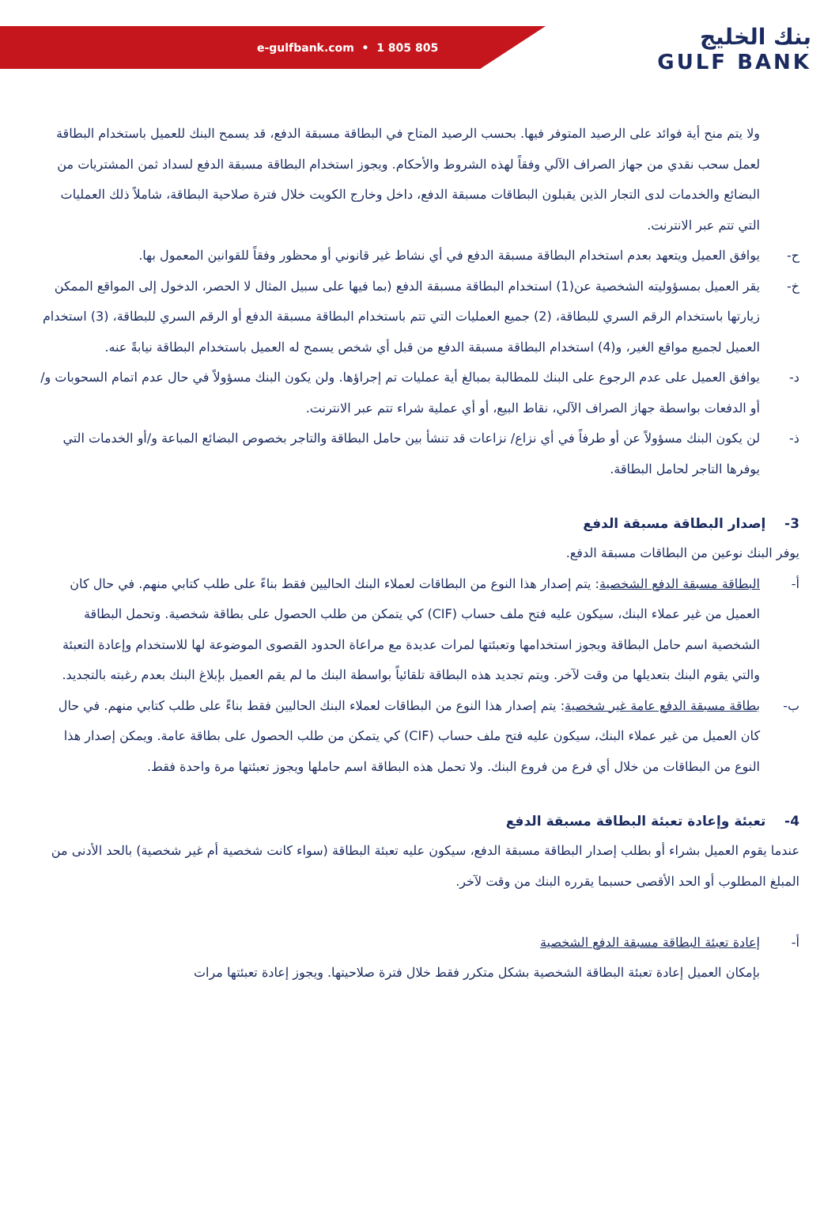e-gulfbank.com • 1 805 805
بنك الخليج
GULF BANK
ولا يتم منح أية فوائد على الرصيد المتوفر فيها. بحسب الرصيد المتاح في البطاقة مسبقة الدفع، قد يسمح البنك للعميل باستخدام البطاقة لعمل سحب نقدي من جهاز الصراف الآلي وفقاً لهذه الشروط والأحكام. ويجوز استخدام البطاقة مسبقة الدفع لسداد ثمن المشتريات من البضائع والخدمات لدى التجار الذين يقبلون البطاقات مسبقة الدفع، داخل وخارج الكويت خلال فترة صلاحية البطاقة، شاملاً ذلك العمليات التي تتم عبر الانترنت.
ح- يوافق العميل ويتعهد بعدم استخدام البطاقة مسبقة الدفع في أي نشاط غير قانوني أو محظور وفقاً للقوانين المعمول بها.
خ- يقر العميل بمسؤوليته الشخصية عن(1) استخدام البطاقة مسبقة الدفع (بما فيها على سبيل المثال لا الحصر، الدخول إلى المواقع الممكن زيارتها باستخدام الرقم السري للبطاقة، (2) جميع العمليات التي تتم باستخدام البطاقة مسبقة الدفع أو الرقم السري للبطاقة، (3) استخدام العميل لجميع مواقع الغير، و(4) استخدام البطاقة مسبقة الدفع من قبل أي شخص يسمح له العميل باستخدام البطاقة نيابةً عنه.
د- يوافق العميل على عدم الرجوع على البنك للمطالبة بمبالغ أية عمليات تم إجراؤها. ولن يكون البنك مسؤولاً في حال عدم اتمام السحوبات و/أو الدفعات بواسطة جهاز الصراف الآلي، نقاط البيع، أو أي عملية شراء تتم عبر الانترنت.
ذ- لن يكون البنك مسؤولاً عن أو طرفاً في أي نزاع/ نزاعات قد تنشأ بين حامل البطاقة والتاجر بخصوص البضائع المباعة و/أو الخدمات التي يوفرها التاجر لحامل البطاقة.
3- إصدار البطاقة مسبقة الدفع
يوفر البنك نوعين من البطاقات مسبقة الدفع.
أ- البطاقة مسبقة الدفع الشخصية: يتم إصدار هذا النوع من البطاقات لعملاء البنك الحاليين فقط بناءً على طلب كتابي منهم. في حال كان العميل من غير عملاء البنك، سيكون عليه فتح ملف حساب (CIF) كي يتمكن من طلب الحصول على بطاقة شخصية. وتحمل البطاقة الشخصية اسم حامل البطاقة ويجوز استخدامها وتعبئتها لمرات عديدة مع مراعاة الحدود القصوى الموضوعة لها للاستخدام وإعادة التعبئة والتي يقوم البنك بتعديلها من وقت لآخر. ويتم تجديد هذه البطاقة تلقائياً بواسطة البنك ما لم يقم العميل بإبلاغ البنك بعدم رغبته بالتجديد.
ب- بطاقة مسبقة الدفع عامة غير شخصية: يتم إصدار هذا النوع من البطاقات لعملاء البنك الحاليين فقط بناءً على طلب كتابي منهم. في حال كان العميل من غير عملاء البنك، سيكون عليه فتح ملف حساب (CIF) كي يتمكن من طلب الحصول على بطاقة عامة. ويمكن إصدار هذا النوع من البطاقات من خلال أي فرع من فروع البنك. ولا تحمل هذه البطاقة اسم حاملها ويجوز تعبئتها مرة واحدة فقط.
4- تعبئة وإعادة تعبئة البطاقة مسبقة الدفع
عندما يقوم العميل بشراء أو بطلب إصدار البطاقة مسبقة الدفع، سيكون عليه تعبئة البطاقة (سواء كانت شخصية أم غير شخصية) بالحد الأدنى من المبلغ المطلوب أو الحد الأقصى حسبما يقرره البنك من وقت لآخر.
أ- إعادة تعبئة البطاقة مسبقة الدفع الشخصية
بإمكان العميل إعادة تعبئة البطاقة الشخصية بشكل متكرر فقط خلال فترة صلاحيتها. ويجوز إعادة تعبئتها مرات